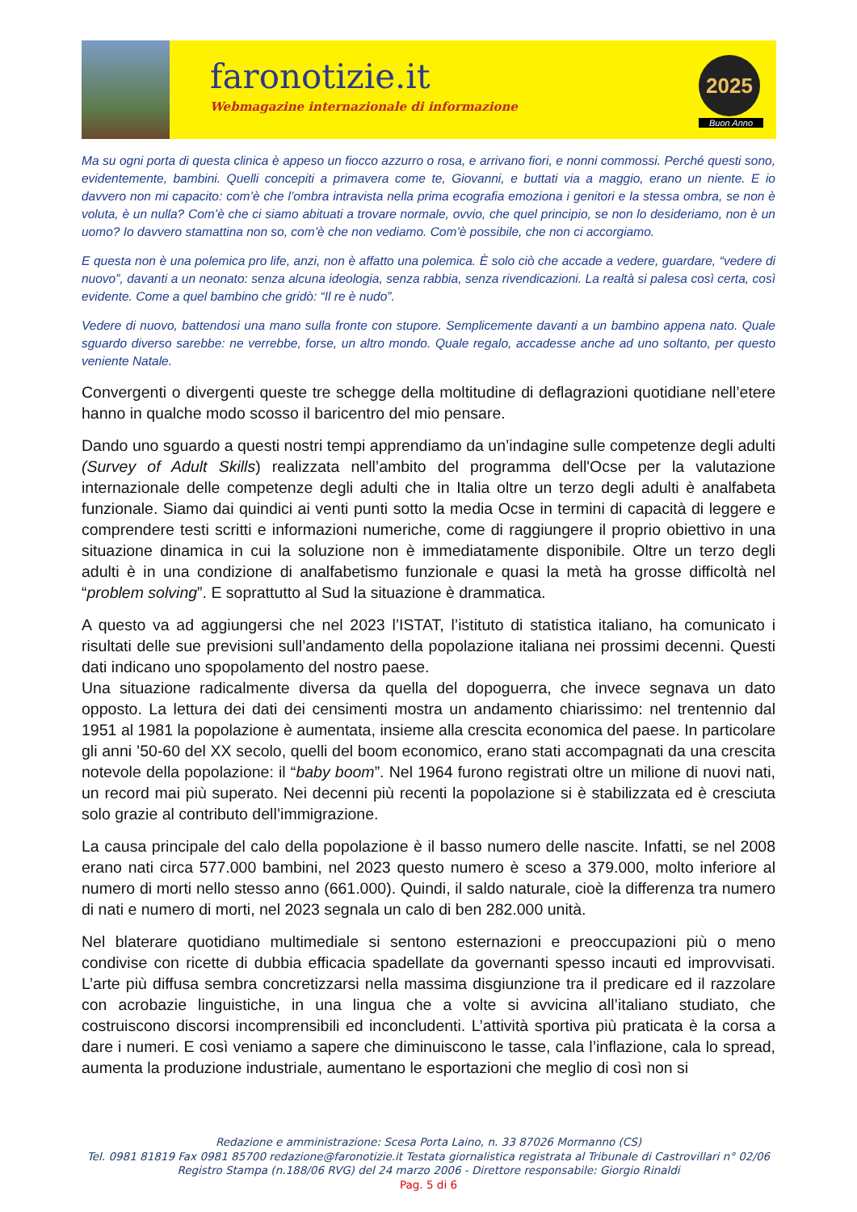faronotizie.it
Webmagazine internazionale di informazione
2025
Buon Anno
Ma su ogni porta di questa clinica è appeso un fiocco azzurro o rosa, e arrivano fiori, e nonni commossi. Perché questi sono, evidentemente, bambini. Quelli concepiti a primavera come te, Giovanni, e buttati via a maggio, erano un niente. E io davvero non mi capacito: com’è che l’ombra intravista nella prima ecografia emoziona i genitori e la stessa ombra, se non è voluta, è un nulla? Com’è che ci siamo abituati a trovare normale, ovvio, che quel principio, se non lo desideriamo, non è un uomo? Io davvero stamattina non so, com’è che non vediamo. Com’è possibile, che non ci accorgiamo.
E questa non è una polemica pro life, anzi, non è affatto una polemica. È solo ciò che accade a vedere, guardare, “vedere di nuovo”, davanti a un neonato: senza alcuna ideologia, senza rabbia, senza rivendicazioni. La realtà si palesa così certa, così evidente. Come a quel bambino che gridò: “Il re è nudo”.
Vedere di nuovo, battendosi una mano sulla fronte con stupore. Semplicemente davanti a un bambino appena nato. Quale sguardo diverso sarebbe: ne verrebbe, forse, un altro mondo. Quale regalo, accadesse anche ad uno soltanto, per questo veniente Natale.
Convergenti o divergenti queste tre schegge della moltitudine di deflagrazioni quotidiane nell’etere hanno in qualche modo scosso il baricentro del mio pensare.
Dando uno sguardo a questi nostri tempi apprendiamo da un’indagine sulle competenze degli adulti (Survey of Adult Skills) realizzata nell’ambito del programma dell'Ocse per la valutazione internazionale delle competenze degli adulti che in Italia oltre un terzo degli adulti è analfabeta funzionale. Siamo dai quindici ai venti punti sotto la media Ocse in termini di capacità di leggere e comprendere testi scritti e informazioni numeriche, come di raggiungere il proprio obiettivo in una situazione dinamica in cui la soluzione non è immediatamente disponibile. Oltre un terzo degli adulti è in una condizione di analfabetismo funzionale e quasi la metà ha grosse difficoltà nel “problem solving”. E soprattutto al Sud la situazione è drammatica.
A questo va ad aggiungersi che nel 2023 l’ISTAT, l’istituto di statistica italiano, ha comunicato i risultati delle sue previsioni sull’andamento della popolazione italiana nei prossimi decenni. Questi dati indicano uno spopolamento del nostro paese.
Una situazione radicalmente diversa da quella del dopoguerra, che invece segnava un dato opposto. La lettura dei dati dei censimenti mostra un andamento chiarissimo: nel trentennio dal 1951 al 1981 la popolazione è aumentata, insieme alla crescita economica del paese. In particolare gli anni ’50-60 del XX secolo, quelli del boom economico, erano stati accompagnati da una crescita notevole della popolazione: il “baby boom”. Nel 1964 furono registrati oltre un milione di nuovi nati, un record mai più superato. Nei decenni più recenti la popolazione si è stabilizzata ed è cresciuta solo grazie al contributo dell’immigrazione.
La causa principale del calo della popolazione è il basso numero delle nascite. Infatti, se nel 2008 erano nati circa 577.000 bambini, nel 2023 questo numero è sceso a 379.000, molto inferiore al numero di morti nello stesso anno (661.000). Quindi, il saldo naturale, cioè la differenza tra numero di nati e numero di morti, nel 2023 segnala un calo di ben 282.000 unità.
Nel blaterare quotidiano multimediale si sentono esternazioni e preoccupazioni più o meno condivise con ricette di dubbia efficacia spadellate da governanti spesso incauti ed improvvisati. L’arte più diffusa sembra concretizzarsi nella massima disgiunzione tra il predicare ed il razzolare con acrobazie linguistiche, in una lingua che a volte si avvicina all’italiano studiato, che costruiscono discorsi incomprensibili ed inconcludenti. L’attività sportiva più praticata è la corsa a dare i numeri. E così veniamo a sapere che diminuiscono le tasse, cala l’inflazione, cala lo spread, aumenta la produzione industriale, aumentano le esportazioni che meglio di così non si
Redazione e amministrazione: Scesa Porta Laino, n. 33 87026 Mormanno (CS)
Tel. 0981 81819 Fax 0981 85700 redazione@faronotizie.it Testata giornalistica registrata al Tribunale di Castrovillari n° 02/06 Registro Stampa (n.188/06 RVG) del 24 marzo 2006 - Direttore responsabile: Giorgio Rinaldi
Pag. 5 di 6